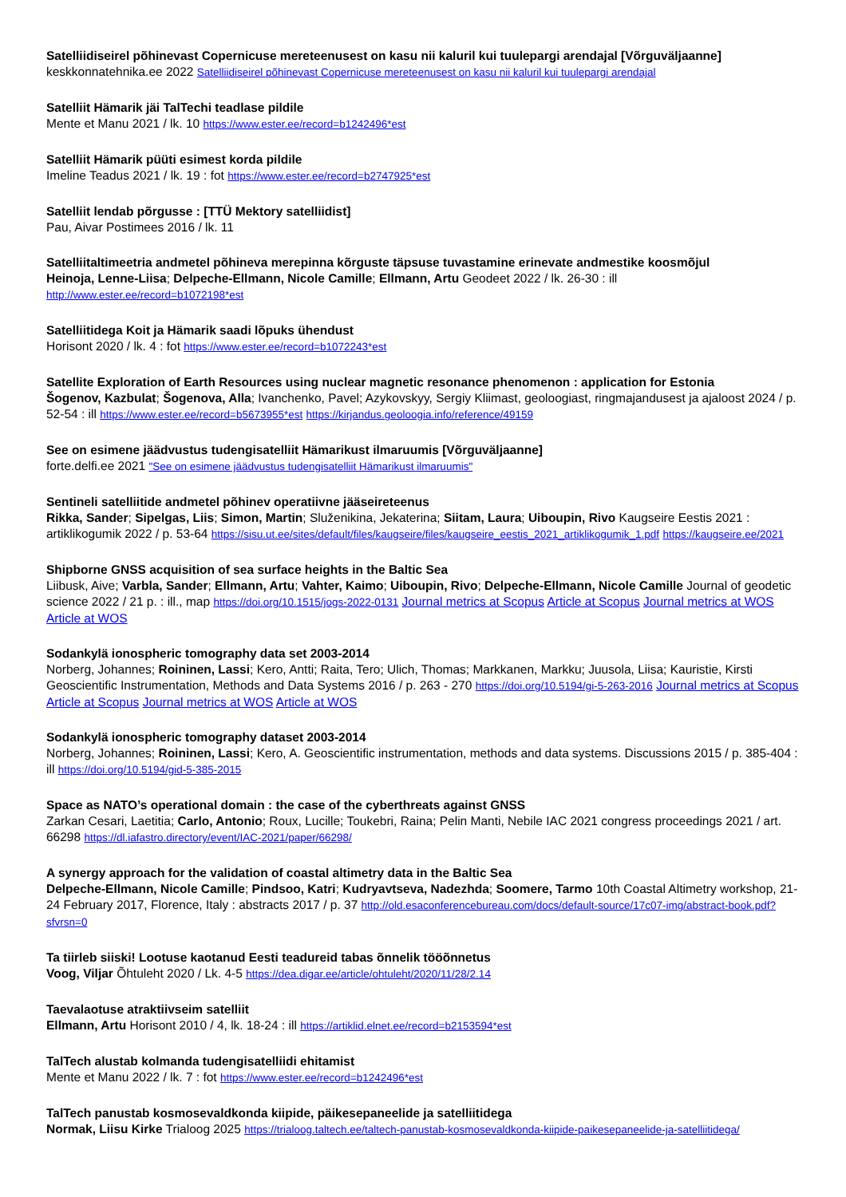Satelliidiseirel põhinevast Copernicuse mereteenusest on kasu nii kaluril kui tuulepargi arendajal [Võrguväljaanne]
keskkonnatehnika.ee 2022 Satelliidiseirel põhinevast Copernicuse mereteenusest on kasu nii kaluril kui tuulepargi arendajal
Satelliit Hämarik jäi TalTechi teadlase pildile
Mente et Manu 2021 / lk. 10 https://www.ester.ee/record=b1242496*est
Satelliit Hämarik püüti esimest korda pildile
Imeline Teadus 2021 / lk. 19 : fot https://www.ester.ee/record=b2747925*est
Satelliit lendab põrgusse : [TTÜ Mektory satelliidist]
Pau, Aivar Postimees 2016 / lk. 11
Satelliitaltimeetria andmetel põhineva merepinna kõrguste täpsuse tuvastamine erinevate andmestike koosmõjul
Heinoja, Lenne-Liisa; Delpeche-Ellmann, Nicole Camille; Ellmann, Artu Geodeet 2022 / lk. 26-30 : ill http://www.ester.ee/record=b1072198*est
Satelliitidega Koit ja Hämarik saadi lõpuks ühendust
Horisont 2020 / lk. 4 : fot https://www.ester.ee/record=b1072243*est
Satellite Exploration of Earth Resources using nuclear magnetic resonance phenomenon : application for Estonia
Šogenov, Kazbulat; Šogenova, Alla; Ivanchenko, Pavel; Azykovskyy, Sergiy Kliimast, geoloogiast, ringmajandusest ja ajaloost 2024 / p. 52-54 : ill https://www.ester.ee/record=b5673955*est https://kirjandus.geoloogia.info/reference/49159
See on esimene jäädvustus tudengisatelliit Hämarikust ilmaruumis [Võrguväljaanne]
forte.delfi.ee 2021 "See on esimene jäädvustus tudengisatelliit Hämarikust ilmaruumis"
Sentineli satelliitide andmetel põhinev operatiivne jääseireteenus
Rikka, Sander; Sipelgas, Liis; Simon, Martin; Služenikina, Jekaterina; Siitam, Laura; Uiboupin, Rivo Kaugseire Eestis 2021 : artiklikogumik 2022 / p. 53-64 https://sisu.ut.ee/sites/default/files/kaugseire/files/kaugseire_eestis_2021_artiklikogumik_1.pdf https://kaugseire.ee/2021
Shipborne GNSS acquisition of sea surface heights in the Baltic Sea
Liibusk, Aive; Varbla, Sander; Ellmann, Artu; Vahter, Kaimo; Uiboupin, Rivo; Delpeche-Ellmann, Nicole Camille Journal of geodetic science 2022 / 21 p. : ill., map https://doi.org/10.1515/jogs-2022-0131 Journal metrics at Scopus Article at Scopus Journal metrics at WOS Article at WOS
Sodankylä ionospheric tomography data set 2003-2014
Norberg, Johannes; Roininen, Lassi; Kero, Antti; Raita, Tero; Ulich, Thomas; Markkanen, Markku; Juusola, Liisa; Kauristie, Kirsti Geoscientific Instrumentation, Methods and Data Systems 2016 / p. 263 - 270 https://doi.org/10.5194/gi-5-263-2016 Journal metrics at Scopus Article at Scopus Journal metrics at WOS Article at WOS
Sodankylä ionospheric tomography dataset 2003-2014
Norberg, Johannes; Roininen, Lassi; Kero, A. Geoscientific instrumentation, methods and data systems. Discussions 2015 / p. 385-404 : ill https://doi.org/10.5194/gid-5-385-2015
Space as NATO’s operational domain : the case of the cyberthreats against GNSS
Zarkan Cesari, Laetitia; Carlo, Antonio; Roux, Lucille; Toukebri, Raina; Pelin Manti, Nebile IAC 2021 congress proceedings 2021 / art. 66298 https://dl.iafastro.directory/event/IAC-2021/paper/66298/
A synergy approach for the validation of coastal altimetry data in the Baltic Sea
Delpeche-Ellmann, Nicole Camille; Pindsoo, Katri; Kudryavtseva, Nadezhda; Soomere, Tarmo 10th Coastal Altimetry workshop, 21-24 February 2017, Florence, Italy : abstracts 2017 / p. 37 http://old.esaconferencebureau.com/docs/default-source/17c07-img/abstract-book.pdf?sfvrsn=0
Ta tiirleb siiski! Lootuse kaotanud Eesti teadureid tabas õnnelik tööõnnetus
Voog, Viljar Õhtuleht 2020 / Lk. 4-5 https://dea.digar.ee/article/ohtuleht/2020/11/28/2.14
Taevalaotuse atraktiivseim satelliit
Ellmann, Artu Horisont 2010 / 4, lk. 18-24 : ill https://artiklid.elnet.ee/record=b2153594*est
TalTech alustab kolmanda tudengisatelliidi ehitamist
Mente et Manu 2022 / lk. 7 : fot https://www.ester.ee/record=b1242496*est
TalTech panustab kosmosevaldkonda kiipide, päikesepaneelide ja satelliitidega
Normak, Liisu Kirke Trialoog 2025 https://trialoog.taltech.ee/taltech-panustab-kosmosevaldkonda-kiipide-paikesepaneelide-ja-satelliitidega/